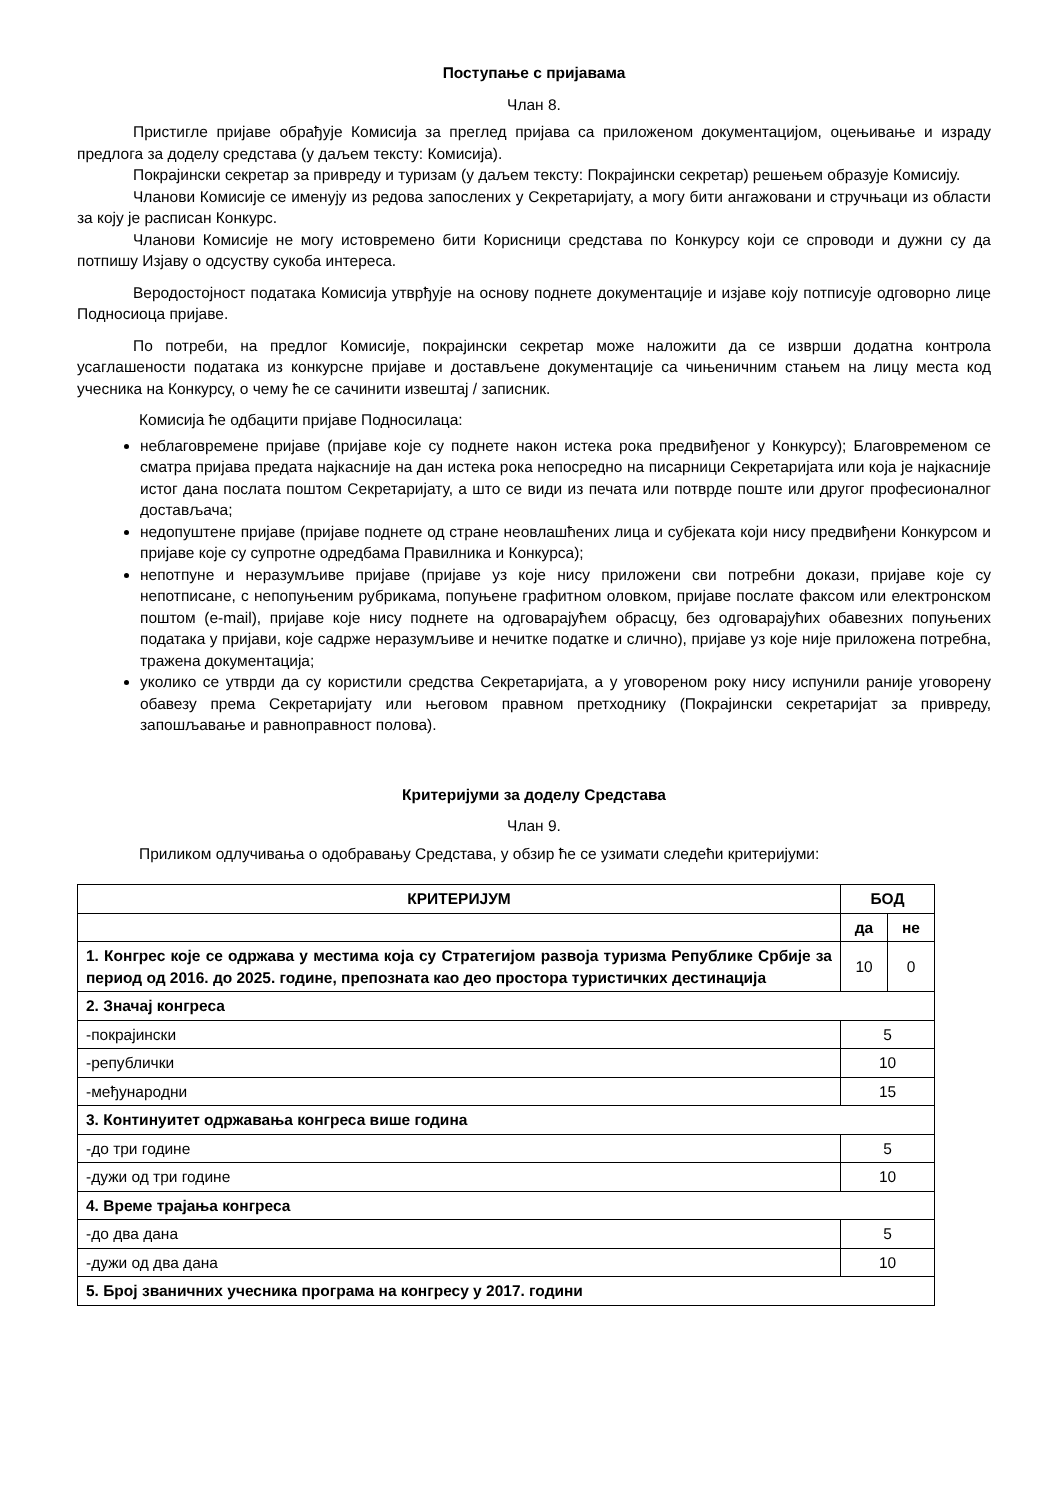Поступање с пријавама
Члан 8.
Пристигле пријаве обрађује Комисија за преглед пријава са приложеном документацијом, оцењивање и израду предлога за доделу средстава (у даљем тексту: Комисија).
Покрајински секретар за привреду и туризам (у даљем тексту: Покрајински секретар) решењем образује Комисију.
Чланови Комисије се именују из редова запослених у Секретаријату, а могу бити ангажовани и стручњаци из области за коју је расписан Конкурс.
Чланови Комисије не могу истовремено бити Корисници средстава по Конкурсу који се спроводи и дужни су да потпишу Изјаву о одсуству сукоба интереса.
Веродостојност података Комисија утврђује на основу поднете документације и изјаве коју потписује одговорно лице Подносиоца пријаве.
По потреби, на предлог Комисије, покрајински секретар може наложити да се изврши додатна контрола усаглашености података из конкурсне пријаве и достављене документације са чињеничним стањем на лицу места код учесника на Конкурсу, о чему ће се сачинити извештај / записник.
Комисија ће одбацити пријаве Подносилаца:
неблаговремене пријаве (пријаве које су поднете након истека рока предвиђеног у Конкурсу); Благовременом се сматра пријава предата најкасније на дан истека рока непосредно на писарници Секретаријата или која је најкасније истог дана послата поштом Секретаријату, а што се види из печата или потврде поште или другог професионалног достављача;
недопуштене пријаве (пријаве поднете од стране неовлашћених лица и субјеката који нису предвиђени Конкурсом и пријаве које су супротне одредбама Правилника и Конкурса);
непотпуне и неразумљиве пријаве (пријаве уз које нису приложени сви потребни докази, пријаве које су непотписане, с непопуњеним рубрикама, попуњене графитном оловком, пријаве послате факсом или електронском поштом (e-mail), пријаве које нису поднете на одговарајућем обрасцу, без одговарајућих обавезних попуњених података у пријави, које садрже неразумљиве и нечитке податке и слично), пријаве уз које није приложена потребна, тражена документација;
уколико се утврди да су користили средства Секретаријата, а у уговореном року нису испунили раније уговорену обавезу према Секретаријату или његовом правном претходнику (Покрајински секретаријат за привреду, запошљавање и равноправност полова).
Критеријуми за доделу Средстава
Члан 9.
Приликом одлучивања о одобравању Средстава, у обзир ће се узимати следећи критеријуми:
| КРИТЕРИЈУМ | БОД | |
| --- | --- | --- |
| | да | не |
| 1. Конгрес које се одржава у местима која су Стратегијом развоја туризма Републике Србије за период од 2016. до 2025. године, препозната као део простора туристичких дестинација | 10 | 0 |
| 2. Значај конгреса | | |
| -покрајински | 5 | |
| -републички | 10 | |
| -међународни | 15 | |
| 3. Континуитет одржавања конгреса више година | | |
| -до три године | 5 | |
| -дужи од три године | 10 | |
| 4. Време трајања конгреса | | |
| -до два дана | 5 | |
| -дужи од два дана | 10 | |
| 5. Број званичних учесника програма на конгресу у 2017. години | | |